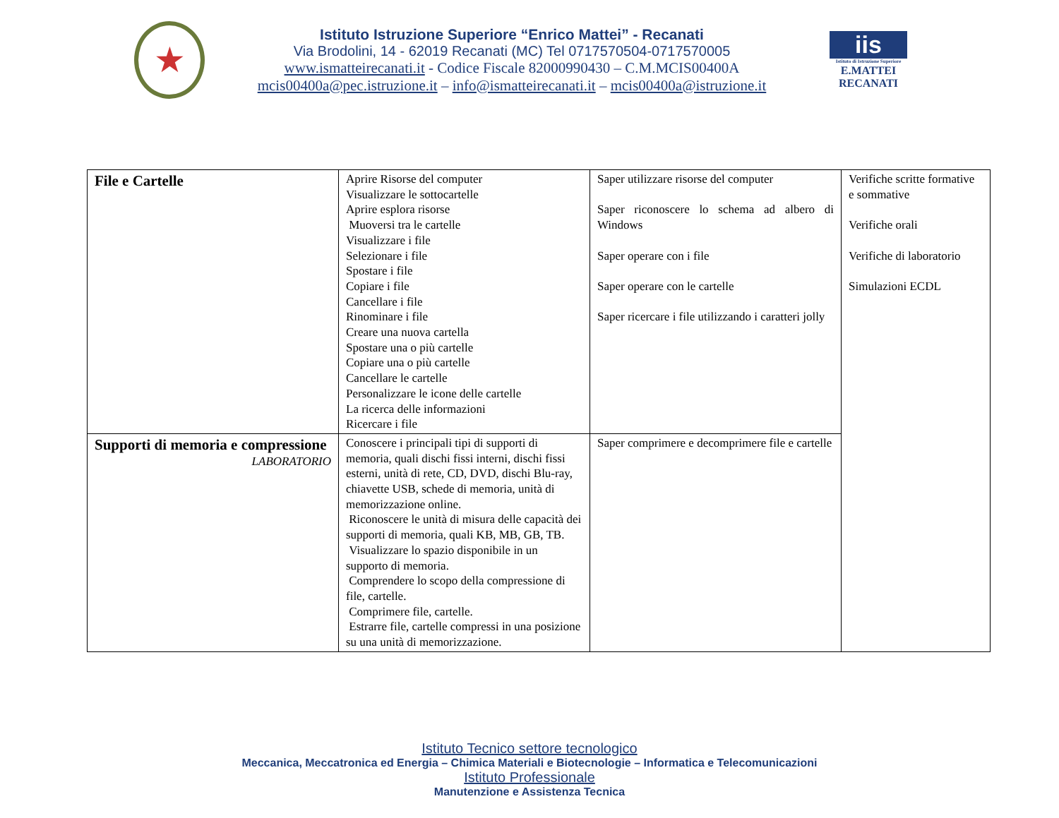★
Istituto Istruzione Superiore “Enrico Mattei” - Recanati
Via Brodolini, 14 - 62019 Recanati (MC) Tel 0717570504-0717570005
www.ismatteirecanati.it - Codice Fiscale 82000990430 – C.M.MCIS00400A
mcis00400a@pec.istruzione.it – info@ismatteirecanati.it – mcis00400a@istruzione.it
iis
Istituto di Istruzione Superiore
E.MATTEI RECANATI
| File e Cartelle | Aprire Risorse del computer Visualizzare le sottocartelle Aprire esplora risorse Muoversi tra le cartelle Visualizzare i file Selezionare i file Spostare i file Copiare i file Cancellare i file Rinominare i file Creare una nuova cartella Spostare una o più cartelle Copiare una o più cartelle Cancellare le cartelle Personalizzare le icone delle cartelle La ricerca delle informazioni Ricercare i file | Saper utilizzare risorse del computer Saper riconoscere lo schema ad albero di Windows Saper operare con i file Saper operare con le cartelle Saper ricercare i file utilizzando i caratteri jolly | Verifiche scritte formative e sommative Verifiche orali Verifiche di laboratorio Simulazioni ECDL |
| Supporti di memoria e compressione LABORATORIO | Conoscere i principali tipi di supporti di memoria, quali dischi fissi interni, dischi fissi esterni, unità di rete, CD, DVD, dischi Blu-ray, chiavette USB, schede di memoria, unità di memorizzazione online. Riconoscere le unità di misura delle capacità dei supporti di memoria, quali KB, MB, GB, TB. Visualizzare lo spazio disponibile in un supporto di memoria. Comprendere lo scopo della compressione di file, cartelle. Comprimere file, cartelle. Estrarre file, cartelle compressi in una posizione su una unità di memorizzazione. | Saper comprimere e decomprimere file e cartelle | |
Istituto Tecnico settore tecnologico
Meccanica, Meccatronica ed Energia – Chimica Materiali e Biotecnologie – Informatica e Telecomunicazioni
Istituto Professionale
Manutenzione e Assistenza Tecnica